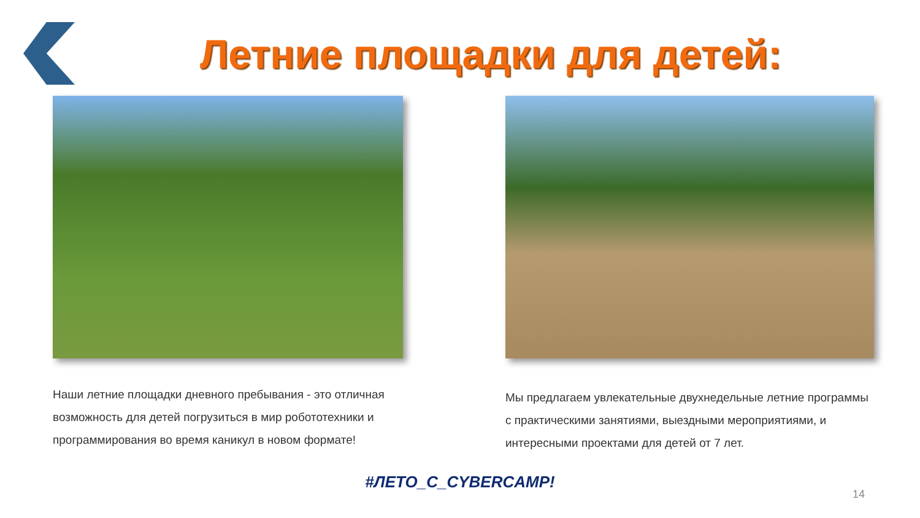Летние площадки для детей:
Наши летние площадки дневного пребывания - это отличная возможность для детей погрузиться в мир робототехники и программирования во время каникул в новом формате!
Мы предлагаем увлекательные двухнедельные летние программы с практическими занятиями, выездными мероприятиями, и интересными проектами для детей от 7 лет.
#ЛЕТО_С_CYBERCAMP!
14